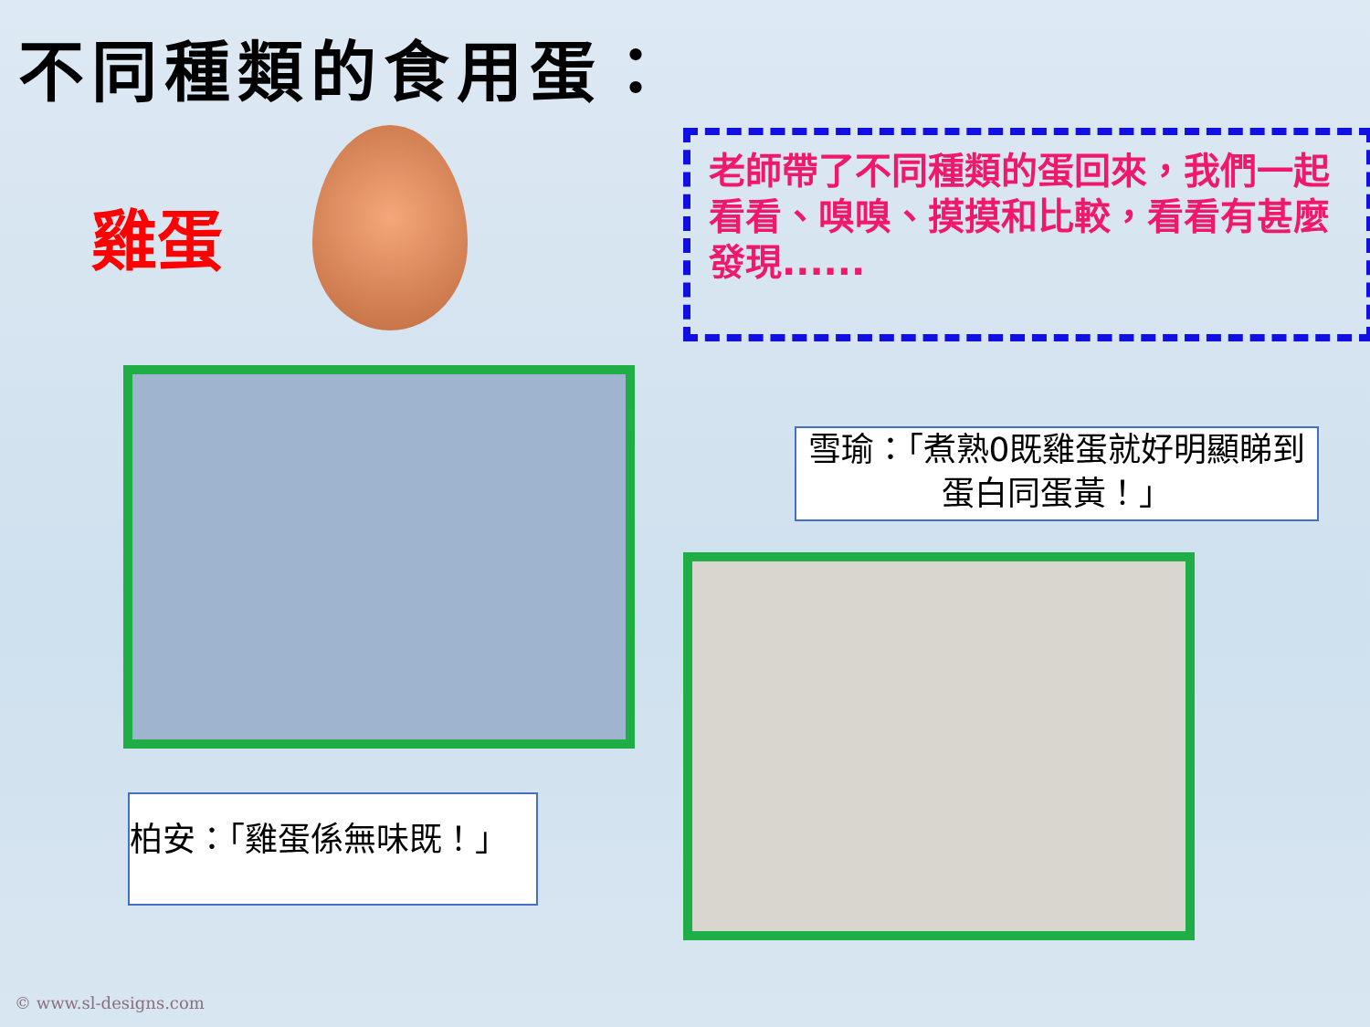不同種類的食用蛋：
雞蛋
老師帶了不同種類的蛋回來，我們一起看看、嗅嗅、摸摸和比較，看看有甚麼發現......
柏安：「雞蛋係無味既！」
雪瑜：「煮熟0既雞蛋就好明顯睇到蛋白同蛋黃！」
© www.sl-designs.com